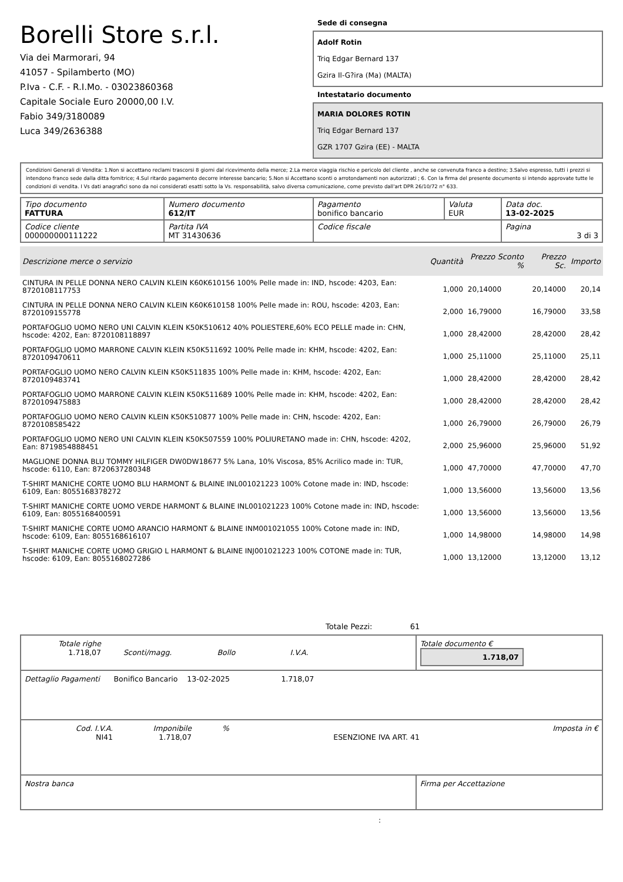Borelli Store s.r.l.
Via dei Marmorari, 94
41057 - Spilamberto (MO)
P.Iva - C.F. - R.I.Mo. - 03023860368
Capitale Sociale Euro 20000,00 I.V.
Fabio 349/3180089
Luca 349/2636388
Sede di consegna
Adolf Rotin
Triq Edgar Bernard 137
Gzira Il-G?ira (Ma) (MALTA)
Intestatario documento
MARIA DOLORES ROTIN
Triq Edgar Bernard 137
GZR 1707 Gzira (EE) - MALTA
Condizioni Generali di Vendita: 1.Non si accettano reclami trascorsi 8 giorni dal ricevimento della merce; 2.La merce viaggia rischio e pericolo del cliente , anche se convenuta franco a destino; 3.Salvo espresso, tutti i prezzi si intendono franco sede dalla ditta fornitrice; 4.Sul ritardo pagamento decorre interesse bancario; 5.Non si Accettano sconti o arrotondamenti non autorizzati ; 6. Con la firma del presente documento si intendo approvate tutte le condizioni di vendita. I Vs dati anagrafici sono da noi considerati esatti sotto la Vs. responsabilità, salvo diversa comunicazione, come previsto dall'art DPR 26/10/72 n° 633.
| Tipo documento FATTURA | Numero documento 612/IT | Pagamento bonifico bancario | Valuta EUR | Data doc. 13-02-2025 |
| Codice cliente 000000000111222 | Partita IVA MT 31430636 | Codice fiscale | | Pagina 3 di 3 |
| Descrizione merce o servizio | Quantità | Prezzo Sconto % | Prezzo Sc. | Importo |
| --- | --- | --- | --- | --- |
| CINTURA IN PELLE DONNA NERO CALVIN KLEIN K60K610156 100% Pelle made in: IND, hscode: 4203, Ean: 8720108117753 | 1,000 | 20,14000 | 20,14000 | 20,14 |
| CINTURA IN PELLE DONNA NERO CALVIN KLEIN K60K610158 100% Pelle made in: ROU, hscode: 4203, Ean: 8720109155778 | 2,000 | 16,79000 | 16,79000 | 33,58 |
| PORTAFOGLIO UOMO NERO UNI CALVIN KLEIN K50K510612 40% POLIESTERE,60% ECO PELLE made in: CHN, hscode: 4202, Ean: 8720108118897 | 1,000 | 28,42000 | 28,42000 | 28,42 |
| PORTAFOGLIO UOMO MARRONE CALVIN KLEIN K50K511692 100% Pelle made in: KHM, hscode: 4202, Ean: 8720109470611 | 1,000 | 25,11000 | 25,11000 | 25,11 |
| PORTAFOGLIO UOMO NERO CALVIN KLEIN K50K511835 100% Pelle made in: KHM, hscode: 4202, Ean: 8720109483741 | 1,000 | 28,42000 | 28,42000 | 28,42 |
| PORTAFOGLIO UOMO MARRONE CALVIN KLEIN K50K511689 100% Pelle made in: KHM, hscode: 4202, Ean: 8720109475883 | 1,000 | 28,42000 | 28,42000 | 28,42 |
| PORTAFOGLIO UOMO NERO CALVIN KLEIN K50K510877 100% Pelle made in: CHN, hscode: 4202, Ean: 8720108585422 | 1,000 | 26,79000 | 26,79000 | 26,79 |
| PORTAFOGLIO UOMO NERO UNI CALVIN KLEIN K50K507559 100% POLIURETANO made in: CHN, hscode: 4202, Ean: 8719854888451 | 2,000 | 25,96000 | 25,96000 | 51,92 |
| MAGLIONE DONNA BLU TOMMY HILFIGER DW0DW18677 5% Lana, 10% Viscosa, 85% Acrilico made in: TUR, hscode: 6110, Ean: 8720637280348 | 1,000 | 47,70000 | 47,70000 | 47,70 |
| T-SHIRT MANICHE CORTE UOMO BLU HARMONT & BLAINE INL001021223 100% Cotone made in: IND, hscode: 6109, Ean: 8055168378272 | 1,000 | 13,56000 | 13,56000 | 13,56 |
| T-SHIRT MANICHE CORTE UOMO VERDE HARMONT & BLAINE INL001021223 100% Cotone made in: IND, hscode: 6109, Ean: 8055168400591 | 1,000 | 13,56000 | 13,56000 | 13,56 |
| T-SHIRT MANICHE CORTE UOMO ARANCIO HARMONT & BLAINE INM001021055 100% Cotone made in: IND, hscode: 6109, Ean: 8055168616107 | 1,000 | 14,98000 | 14,98000 | 14,98 |
| T-SHIRT MANICHE CORTE UOMO GRIGIO L HARMONT & BLAINE INJ001021223 100% COTONE made in: TUR, hscode: 6109, Ean: 8055168027286 | 1,000 | 13,12000 | 13,12000 | 13,12 |
Totale Pezzi: 61
| Totale righe 1.718,07 Sconti/magg. Bollo I.V.A. | Totale documento € 1.718,07 |
| Dettaglio Pagamenti Bonifico Bancario 13-02-2025 1.718,07 | |
| Cod. I.V.A. NI41 Imponibile 1.718,07 % ESENZIONE IVA ART. 41 Imposta in € | |
| Nostra banca | Firma per Accettazione |
: